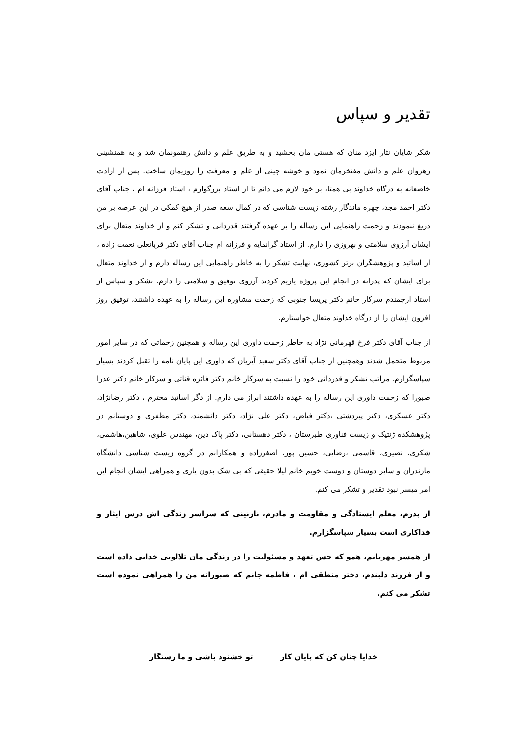تقدیر و سپاس
شکر شایان نثار ایزد منان که هستی مان بخشید و به طریق علم و دانش رهنمونمان شد و به همنشینی رهروان علم و دانش مفتخرمان نمود و خوشه چینی از علم و معرفت را روزیمان ساخت. پس از ارادت خاضعانه به درگاه خداوند بی همتا، بر خود لازم می دانم تا از استاد بزرگوارم ، استاد فرزانه ام ، جناب آقای دکتر احمد مجد، چهره ماندگار رشته زیست شناسی که در کمال سعه صدر از هیچ کمکی در این عرصه بر من دریغ ننمودند و زحمت راهنمایی این رساله را بر عهده گرفتند قدردانی و تشکر کنم و از خداوند متعال برای ایشان آرزوی سلامتی و بهروزی را دارم. از استاد گرانمایه و فرزانه ام جناب آقای دکتر قربانعلی نعمت زاده ، از اساتید و پژوهشگران برتر کشوری، نهایت تشکر را به خاطر راهنمایی این رساله دارم و از خداوند متعال برای ایشان که پدرانه در انجام این پروژه یاریم کردند آرزوی توفیق و سلامتی را دارم. تشکر و سپاس از استاد ارجمندم سرکار خانم دکتر پریسا جنوبی که زحمت مشاوره این رساله را به عهده داشتند، توفیق روز افزون ایشان را از درگاه خداوند متعال خواستارم.
از جناب آقای دکتر فرخ قهرمانی نژاد به خاطر زحمت داوری این رساله و همچنین زحماتی که در سایر امور مربوط متحمل شدند وهمچنین از جناب آقای دکتر سعید آیریان که داوری این پایان نامه را تقبل کردند بسیار سپاسگزارم. مراتب تشکر و قدردانی خود را نسبت به سرکار خانم دکتر فائزه قناتی و سرکار خانم دکتر عذرا صبورا که زحمت داوری این رساله را به عهده داشتند ابراز می دارم. از دگر اساتید محترم ، دکتر رضانژاد، دکتر عسکری، دکتر پیردشتی ،دکتر فیاض، دکتر علی نژاد، دکتر دانشمند، دکتر مظفری و دوستانم در پژوهشکده ژنتیک و زیست فناوری طبرستان ، دکتر دهستانی، دکتر پاک دین، مهندس علوی، شاهین،هاشمی، شکری، نصیری، قاسمی ،رضایی، حسین پور، اصغرزاده و همکارانم در گروه زیست شناسی دانشگاه مازندران و سایر دوستان و دوست خوبم خانم لیلا حقیقی که بی شک بدون یاری و همراهی ایشان انجام این امر میسر نبود تقدیر و تشکر می کنم.
از پدرم، معلم ایستادگی و مقاومت و مادرم، نازنینی که سراسر زندگی اش درس ایثار و فداکاری است بسیار سپاسگزارم.
از همسر مهربانم، همو که حس تعهد و مسئولیت را در زندگی مان تلالویی خدایی داده است و از فرزند دلبندم، دختر منطقی ام ، فاطمه جانم که صبورانه من را همراهی نموده است تشکر می کنم.
خدایا چنان کن که پایان کار تو خشنود باشی و ما رستگار